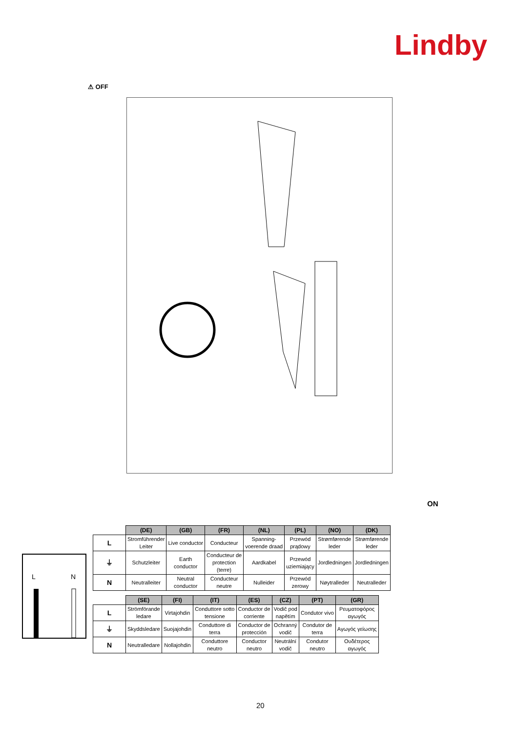Lindby
⚠ OFF
ON
L
N
| | (DE) | (GB) | (FR) | (NL) | (PL) | (NO) | (DK) |
| L | Stromführender Leiter | Live conductor | Conducteur | Spanning- voerende draad | Przewód prądowy | Strømførende leder | Strømførende leder |
| ⏚ | Schutzleiter | Earth conductor | Conducteur de protection (terre) | Aardkabel | Przewód uziemiający | Jordledningen | Jordledningen |
| N | Neutralleiter | Neutral conductor | Conducteur neutre | Nulleider | Przewód zerowy | Nøytralleder | Neutralleder |
| | (SE) | (FI) | (IT) | (ES) | (CZ) | (PT) | (GR) |
| L | Strömförande ledare | Virtajohdin | Conduttore sotto tensione | Conductor de corriente | Vodič pod napětím | Condutor vivo | Ρευματοφόρος αγωγός |
| ⏚ | Skyddsledare | Suojajohdin | Conduttore di terra | Conductor de protección | Ochranný vodič | Condutor de terra | Αγωγός γείωσης |
| N | Neutralledare | Nollajohdin | Conduttore neutro | Conductor neutro | Neutrální vodič | Condutor neutro | Ουδέτερος αγωγός |
20